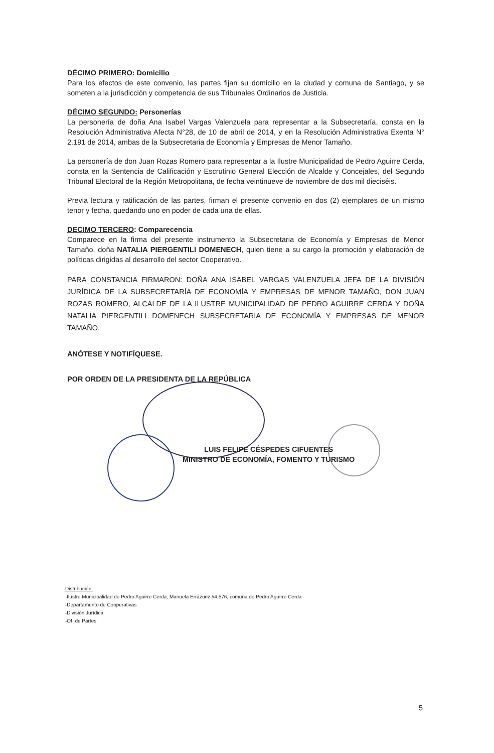DÉCIMO PRIMERO: Domicilio
Para los efectos de este convenio, las partes fijan su domicilio en la ciudad y comuna de Santiago, y se someten a la jurisdicción y competencia de sus Tribunales Ordinarios de Justicia.
DÉCIMO SEGUNDO: Personerías
La personería de doña Ana Isabel Vargas Valenzuela para representar a la Subsecretaría, consta en la Resolución Administrativa Afecta N°28, de 10 de abril de 2014, y en la Resolución Administrativa Exenta N° 2.191 de 2014, ambas de la Subsecretaria de Economía y Empresas de Menor Tamaño.
La personería de don Juan Rozas Romero para representar a la Ilustre Municipalidad de Pedro Aguirre Cerda, consta en la Sentencia de Calificación y Escrutinio General Elección de Alcalde y Concejales, del Segundo Tribunal Electoral de la Región Metropolitana, de fecha veintinueve de noviembre de dos mil dieciséis.
Previa lectura y ratificación de las partes, firman el presente convenio en dos (2) ejemplares de un mismo tenor y fecha, quedando uno en poder de cada una de ellas.
DECIMO TERCERO: Comparecencia
Comparece en la firma del presente instrumento la Subsecretaria de Economía y Empresas de Menor Tamaño, doña NATALIA PIERGENTILI DOMENECH, quien tiene a su cargo la promoción y elaboración de políticas dirigidas al desarrollo del sector Cooperativo.
PARA CONSTANCIA FIRMARON: DOÑA ANA ISABEL VARGAS VALENZUELA JEFA DE LA DIVISIÓN JURÍDICA DE LA SUBSECRETARÍA DE ECONOMÍA Y EMPRESAS DE MENOR TAMAÑO, DON JUAN ROZAS ROMERO, ALCALDE DE LA ILUSTRE MUNICIPALIDAD DE PEDRO AGUIRRE CERDA Y DOÑA NATALIA PIERGENTILI DOMENECH SUBSECRETARIA DE ECONOMÍA Y EMPRESAS DE MENOR TAMAÑO.
ANÓTESE Y NOTIFÍQUESE.
POR ORDEN DE LA PRESIDENTA DE LA REPÚBLICA
LUIS FELIPE CÉSPEDES CIFUENTES
MINISTRO DE ECONOMÍA, FOMENTO Y TURISMO
Distribución:
-Ilustre Municipalidad de Pedro Aguirre Cerda, Manuela Errázuriz #4.576, comuna de Pedro Aguirre Cerda
-Departamento de Cooperativas
-División Jurídica
-Of. de Partes
5